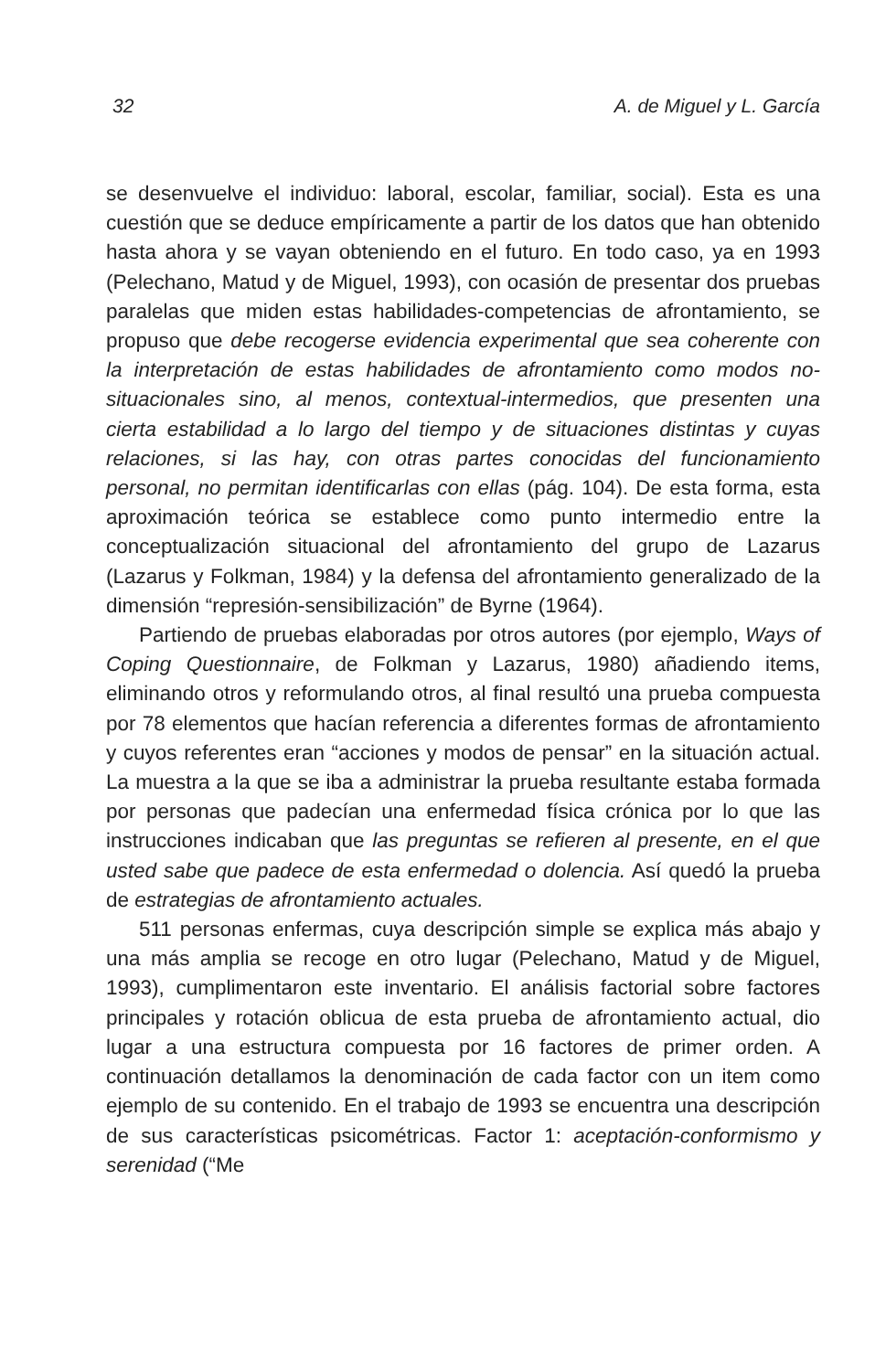32 A. de Miguel y L. García
se desenvuelve el individuo: laboral, escolar, familiar, social). Esta es una cuestión que se deduce empíricamente a partir de los datos que han obtenido hasta ahora y se vayan obteniendo en el futuro. En todo caso, ya en 1993 (Pelechano, Matud y de Miguel, 1993), con ocasión de presentar dos pruebas paralelas que miden estas habilidades-competencias de afrontamiento, se propuso que debe recogerse evidencia experimental que sea coherente con la interpretación de estas habilidades de afrontamiento como modos no-situacionales sino, al menos, contextual-intermedios, que presenten una cierta estabilidad a lo largo del tiempo y de situaciones distintas y cuyas relaciones, si las hay, con otras partes conocidas del funcionamiento personal, no permitan identificarlas con ellas (pág. 104). De esta forma, esta aproximación teórica se establece como punto intermedio entre la conceptualización situacional del afrontamiento del grupo de Lazarus (Lazarus y Folkman, 1984) y la defensa del afrontamiento generalizado de la dimensión “represión-sensibilización” de Byrne (1964).
Partiendo de pruebas elaboradas por otros autores (por ejemplo, Ways of Coping Questionnaire, de Folkman y Lazarus, 1980) añadiendo items, eliminando otros y reformulando otros, al final resultó una prueba compuesta por 78 elementos que hacían referencia a diferentes formas de afrontamiento y cuyos referentes eran “acciones y modos de pensar” en la situación actual. La muestra a la que se iba a administrar la prueba resultante estaba formada por personas que padecían una enfermedad física crónica por lo que las instrucciones indicaban que las preguntas se refieren al presente, en el que usted sabe que padece de esta enfermedad o dolencia. Así quedó la prueba de estrategias de afrontamiento actuales.
511 personas enfermas, cuya descripción simple se explica más abajo y una más amplia se recoge en otro lugar (Pelechano, Matud y de Miguel, 1993), cumplimentaron este inventario. El análisis factorial sobre factores principales y rotación oblicua de esta prueba de afrontamiento actual, dio lugar a una estructura compuesta por 16 factores de primer orden. A continuación detallamos la denominación de cada factor con un item como ejemplo de su contenido. En el trabajo de 1993 se encuentra una descripción de sus características psicométricas. Factor 1: aceptación-conformismo y serenidad (“Me